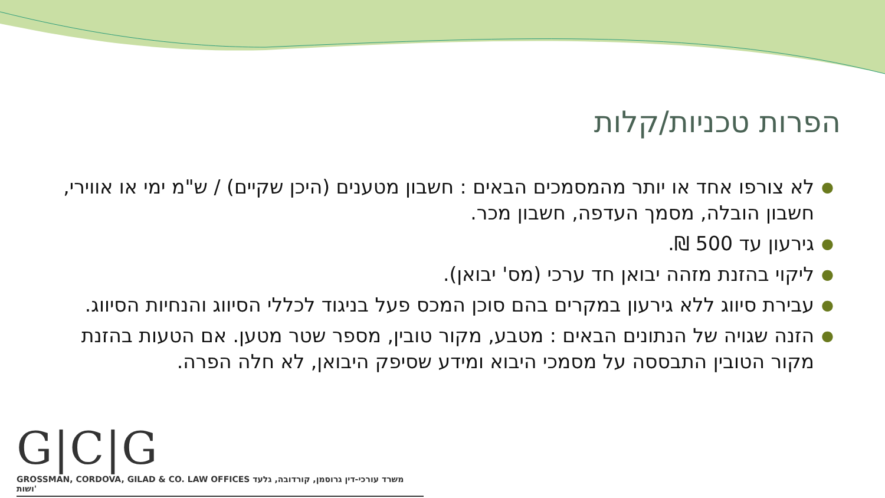הפרות טכניות/קלות
● לא צורפו אחד או יותר מהמסמכים הבאים : חשבון מטענים (היכן שקיים) / ש"מ ימי או אווירי, חשבון הובלה, מסמך העדפה, חשבון מכר.
● גירעון עד 500 ₪.
● ליקוי בהזנת מזהה יבואן חד ערכי (מס' יבואן).
● עבירת סיווג ללא גירעון במקרים בהם סוכן המכס פעל בניגוד לכללי הסיווג והנחיות הסיווג.
● הזנה שגויה של הנתונים הבאים : מטבע, מקור טובין, מספר שטר מטען. אם הטעות בהזנת מקור הטובין התבססה על מסמכי היבוא ומידע שסיפק היבואן, לא חלה הפרה.
G|C|G
GROSSMAN, CORDOVA, GILAD & CO. LAW OFFICES משרד עורכי-דין גרוסמן, קורדובה, גלעד ושות'